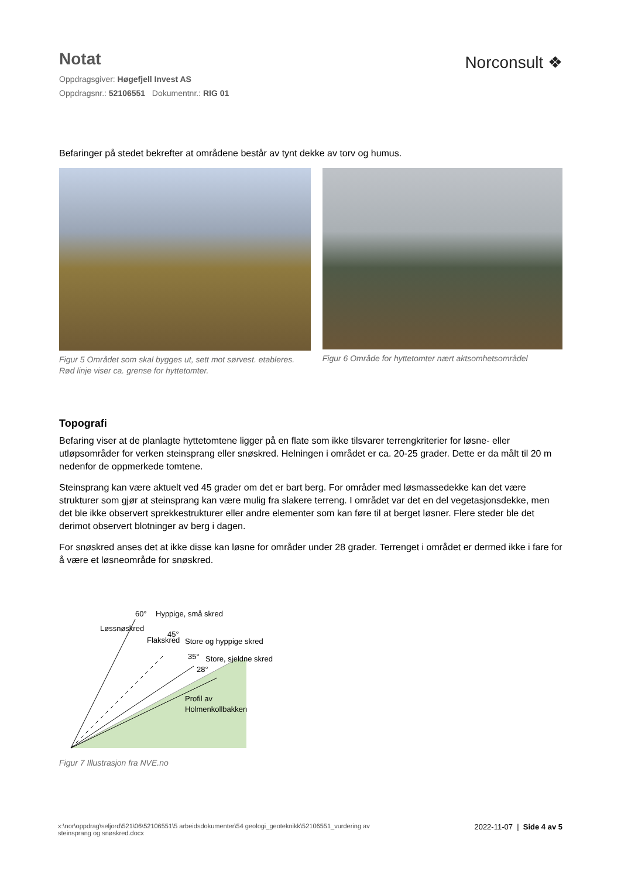Notat
Oppdragsgiver: Høgefjell Invest AS
Oppdragsnr.: 52106551 Dokumentnr.: RIG 01
Norconsult ❖
Befaringer på stedet bekrefter at områdene består av tynt dekke av torv og humus.
Figur 5 Området som skal bygges ut, sett mot sørvest. etableres. Rød linje viser ca. grense for hyttetomter.
Figur 6 Område for hyttetomter nært aktsomhetsområdel
Topografi
Befaring viser at de planlagte hyttetomtene ligger på en flate som ikke tilsvarer terrengkriterier for løsne- eller utløpsområder for verken steinsprang eller snøskred. Helningen i området er ca. 20-25 grader. Dette er da målt til 20 m nedenfor de oppmerkede tomtene.
Steinsprang kan være aktuelt ved 45 grader om det er bart berg. For områder med løsmassedekke kan det være strukturer som gjør at steinsprang kan være mulig fra slakere terreng. I området var det en del vegetasjonsdekke, men det ble ikke observert sprekkestrukturer eller andre elementer som kan føre til at berget løsner. Flere steder ble det derimot observert blotninger av berg i dagen.
For snøskred anses det at ikke disse kan løsne for områder under 28 grader. Terrenget i området er dermed ikke i fare for å være et løsneområde for snøskred.
60°
Hyppige, små skred
45°
Store og hyppige skred
35°
Store, sjeldne skred
28°
Løssnøskred
Flakskred
Profil av
Holmenkollbakken
Figur 7 Illustrasjon fra NVE.no
x:\nor\oppdrag\seljord\521\06\52106551\5 arbeidsdokumenter\54 geologi_geoteknikk\52106551_vurdering av
steinsprang og snøskred.docx
2022-11-07 | Side 4 av 5